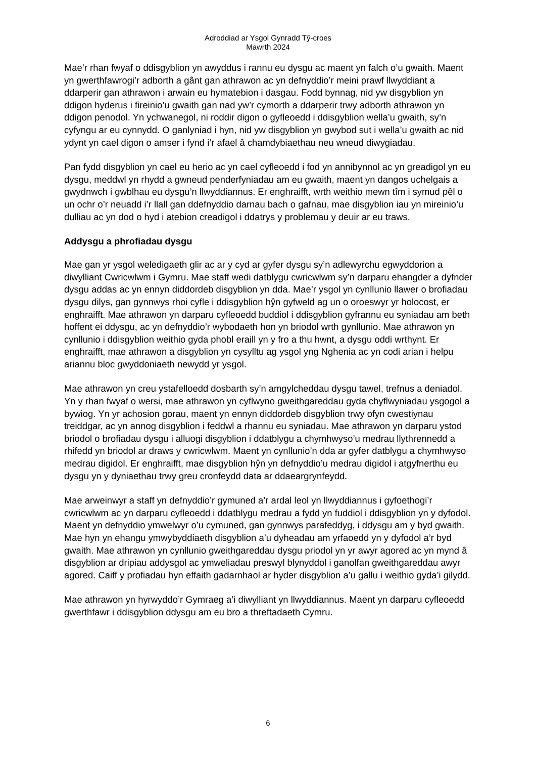Adroddiad ar Ysgol Gynradd Tŷ-croes
Mawrth 2024
Mae’r rhan fwyaf o ddisgyblion yn awyddus i rannu eu dysgu ac maent yn falch o’u gwaith. Maent yn gwerthfawrogi’r adborth a gânt gan athrawon ac yn defnyddio’r meini prawf llwyddiant a ddarperir gan athrawon i arwain eu hymatebion i dasgau. Fodd bynnag, nid yw disgyblion yn ddigon hyderus i fireinio’u gwaith gan nad yw’r cymorth a ddarperir trwy adborth athrawon yn ddigon penodol. Yn ychwanegol, ni roddir digon o gyfleoedd i ddisgyblion wella’u gwaith, sy’n cyfyngu ar eu cynnydd. O ganlyniad i hyn, nid yw disgyblion yn gwybod sut i wella’u gwaith ac nid ydynt yn cael digon o amser i fynd i’r afael â chamdybiaethau neu wneud diwygiadau.
Pan fydd disgyblion yn cael eu herio ac yn cael cyfleoedd i fod yn annibynnol ac yn greadigol yn eu dysgu, meddwl yn rhydd a gwneud penderfyniadau am eu gwaith, maent yn dangos uchelgais a gwydnwch i gwblhau eu dysgu’n llwyddiannus. Er enghraifft, wrth weithio mewn tîm i symud pêl o un ochr o’r neuadd i’r llall gan ddefnyddio darnau bach o gafnau, mae disgyblion iau yn mireinio’u dulliau ac yn dod o hyd i atebion creadigol i ddatrys y problemau y deuir ar eu traws.
Addysgu a phrofiadau dysgu
Mae gan yr ysgol weledigaeth glir ac ar y cyd ar gyfer dysgu sy’n adlewyrchu egwyddorion a diwylliant Cwricwlwm i Gymru. Mae staff wedi datblygu cwricwlwm sy’n darparu ehangder a dyfnder dysgu addas ac yn ennyn diddordeb disgyblion yn dda. Mae’r ysgol yn cynllunio llawer o brofiadau dysgu dilys, gan gynnwys rhoi cyfle i ddisgyblion hŷn gyfweld ag un o oroeswyr yr holocost, er enghraifft. Mae athrawon yn darparu cyfleoedd buddiol i ddisgyblion gyfrannu eu syniadau am beth hoffent ei ddysgu, ac yn defnyddio’r wybodaeth hon yn briodol wrth gynllunio. Mae athrawon yn cynllunio i ddisgyblion weithio gyda phobl eraill yn y fro a thu hwnt, a dysgu oddi wrthynt. Er enghraifft, mae athrawon a disgyblion yn cysylltu ag ysgol yng Nghenia ac yn codi arian i helpu ariannu bloc gwyddoniaeth newydd yr ysgol.
Mae athrawon yn creu ystafelloedd dosbarth sy’n amgylcheddau dysgu tawel, trefnus a deniadol. Yn y rhan fwyaf o wersi, mae athrawon yn cyflwyno gweithgareddau gyda chyflwyniadau ysgogol a bywiog. Yn yr achosion gorau, maent yn ennyn diddordeb disgyblion trwy ofyn cwestiynau treiddgar, ac yn annog disgyblion i feddwl a rhannu eu syniadau. Mae athrawon yn darparu ystod briodol o brofiadau dysgu i alluogi disgyblion i ddatblygu a chymhwyso’u medrau llythrennedd a rhifedd yn briodol ar draws y cwricwlwm. Maent yn cynllunio’n dda ar gyfer datblygu a chymhwyso medrau digidol. Er enghraifft, mae disgyblion hŷn yn defnyddio’u medrau digidol i atgyfnerthu eu dysgu yn y dyniaethau trwy greu cronfeydd data ar ddaeargrynfeydd.
Mae arweinwyr a staff yn defnyddio’r gymuned a’r ardal leol yn llwyddiannus i gyfoethogi’r cwricwlwm ac yn darparu cyfleoedd i ddatblygu medrau a fydd yn fuddiol i ddisgyblion yn y dyfodol. Maent yn defnyddio ymwelwyr o’u cymuned, gan gynnwys parafeddyg, i ddysgu am y byd gwaith. Mae hyn yn ehangu ymwybyddiaeth disgyblion a’u dyheadau am yrfaoedd yn y dyfodol a’r byd gwaith. Mae athrawon yn cynllunio gweithgareddau dysgu priodol yn yr awyr agored ac yn mynd â disgyblion ar dripiau addysgol ac ymweliadau preswyl blynyddol i ganolfan gweithgareddau awyr agored. Caiff y profiadau hyn effaith gadarnhaol ar hyder disgyblion a’u gallu i weithio gyda’i gilydd.
Mae athrawon yn hyrwyddo’r Gymraeg a’i diwylliant yn llwyddiannus. Maent yn darparu cyfleoedd gwerthfawr i ddisgyblion ddysgu am eu bro a threftadaeth Cymru.
6